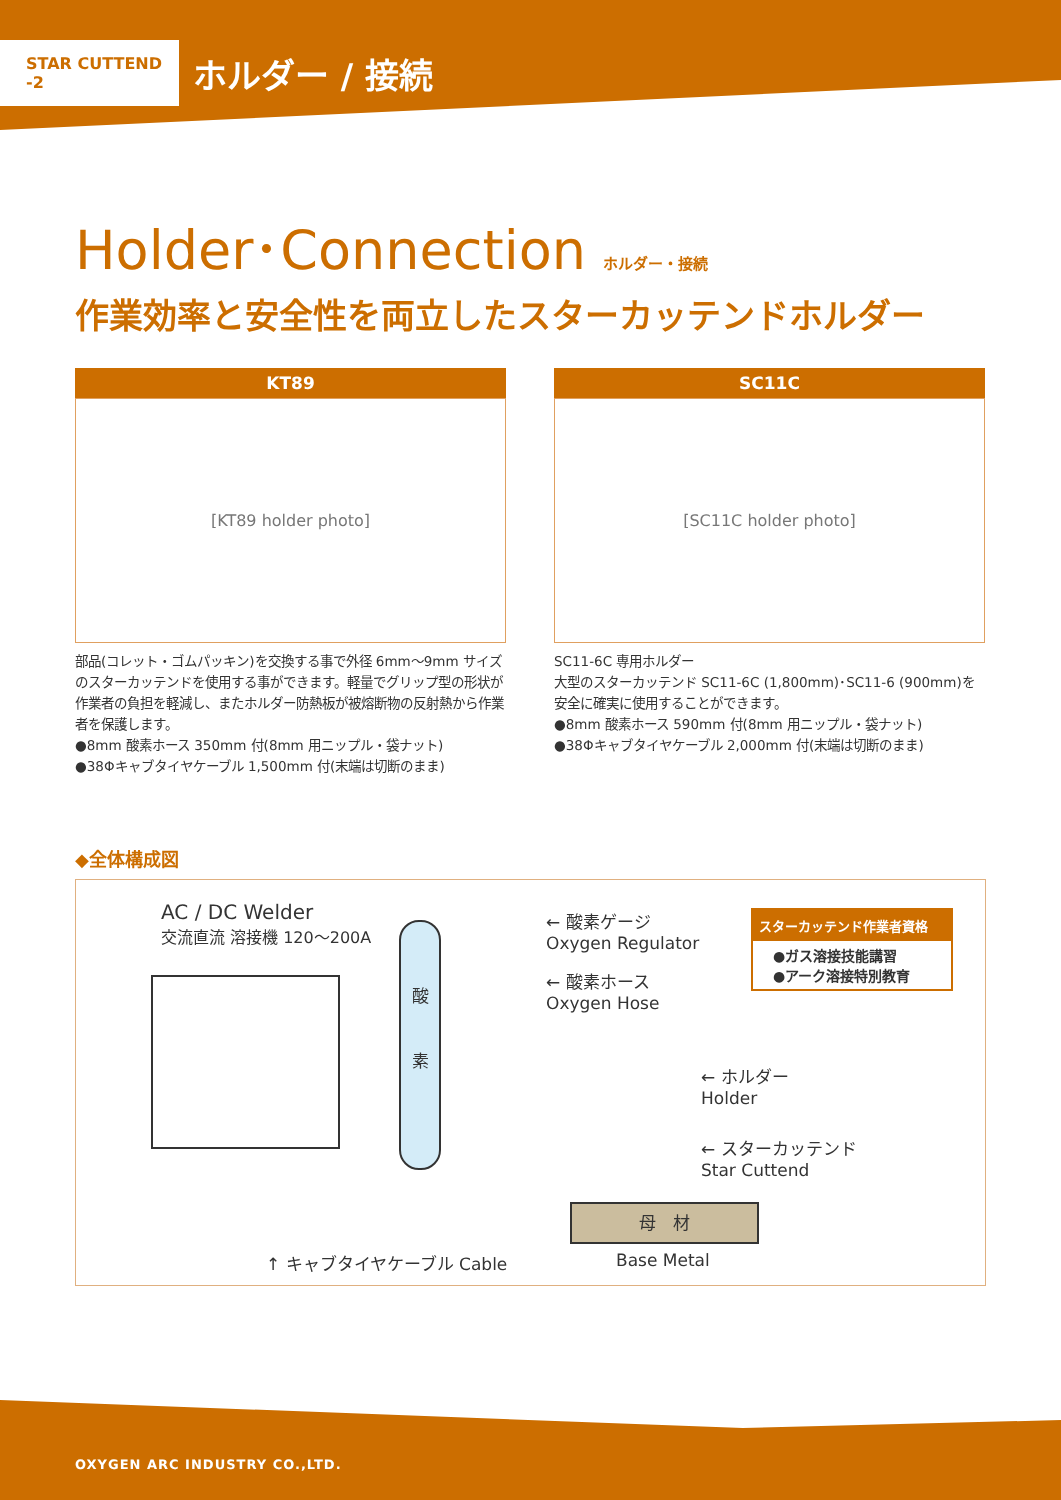STAR CUTTEND -2
ホルダー / 接続
Holder･Connection ホルダー・接続
作業効率と安全性を両立したスターカッテンドホルダー
KT89
[KT89 holder photo]
部品(コレット・ゴムパッキン)を交換する事で外径 6mm〜9mm サイズのスターカッテンドを使用する事ができます。軽量でグリップ型の形状が作業者の負担を軽減し、またホルダー防熱板が被熔断物の反射熱から作業者を保護します。
●8mm 酸素ホース 350mm 付(8mm 用ニップル・袋ナット)
●38Φキャブタイヤケーブル 1,500mm 付(末端は切断のまま)
SC11C
[SC11C holder photo]
SC11-6C 専用ホルダー
大型のスターカッテンド SC11-6C (1,800mm)･SC11-6 (900mm)を安全に確実に使用することができます。
●8mm 酸素ホース 590mm 付(8mm 用ニップル・袋ナット)
●38Φキャブタイヤケーブル 2,000mm 付(末端は切断のまま)
◆全体構成図
AC / DC Welder
交流直流 溶接機 120〜200A
酸
素
← 酸素ゲージ
Oxygen Regulator
← 酸素ホース
Oxygen Hose
スターカッテンド作業者資格
●ガス溶接技能講習
●アーク溶接特別教育
← ホルダー
Holder
← スターカッテンド
Star Cuttend
母　材
Base Metal
↑ キャブタイヤケーブル Cable
OXYGEN ARC INDUSTRY CO.,LTD.